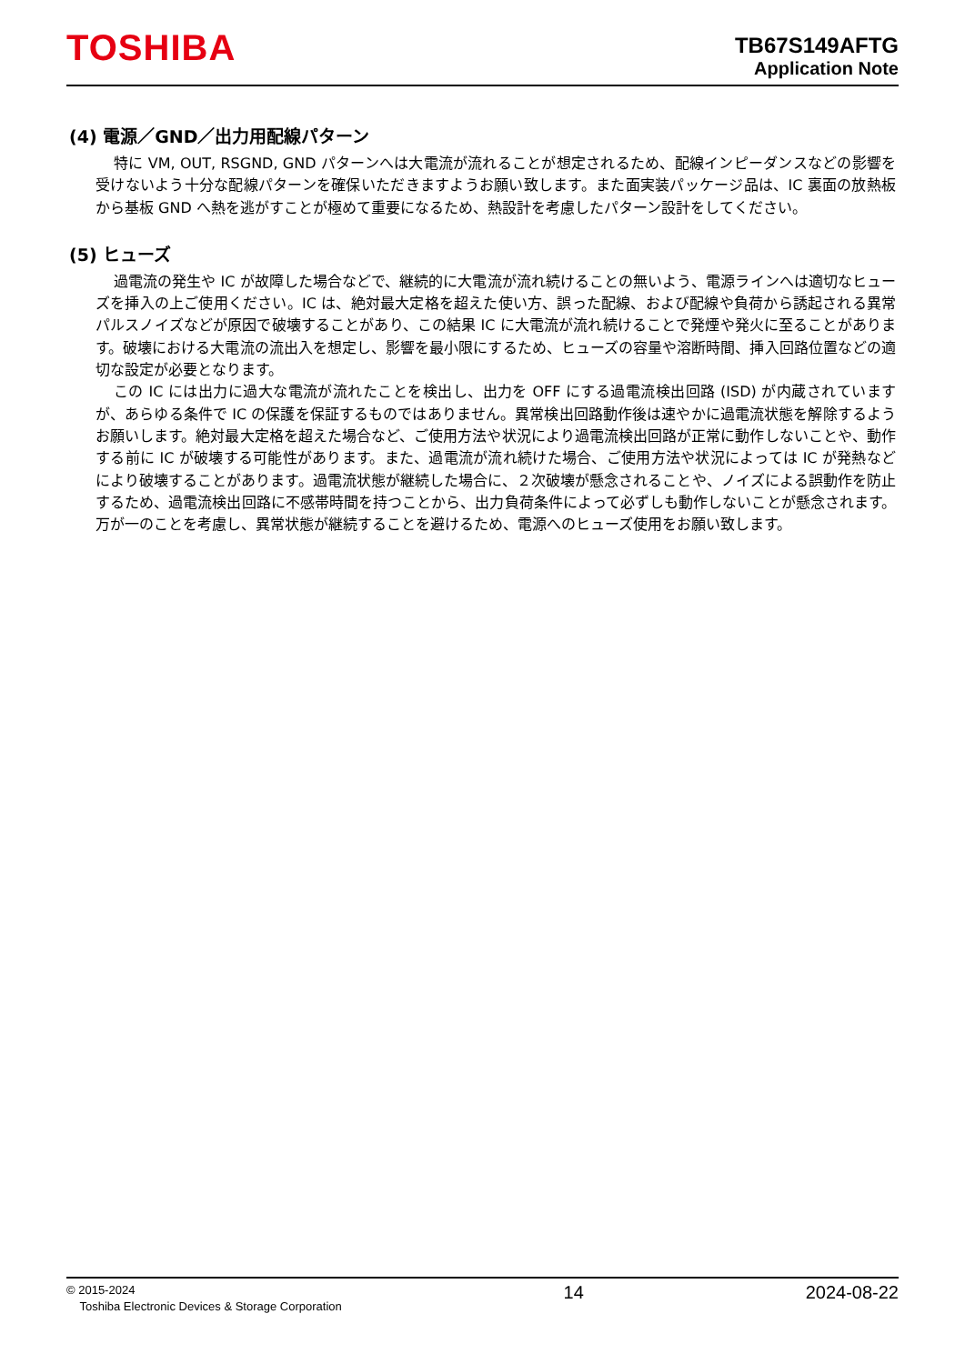TOSHIBA
TB67S149AFTG
Application Note
(4) 電源／GND／出力用配線パターン
特に VM, OUT, RSGND, GND パターンへは大電流が流れることが想定されるため、配線インピーダンスなどの影響を受けないよう十分な配線パターンを確保いただきますようお願い致します。また面実装パッケージ品は、IC 裏面の放熱板から基板 GND へ熱を逃がすことが極めて重要になるため、熱設計を考慮したパターン設計をしてください。
(5) ヒューズ
過電流の発生や IC が故障した場合などで、継続的に大電流が流れ続けることの無いよう、電源ラインへは適切なヒューズを挿入の上ご使用ください。IC は、絶対最大定格を超えた使い方、誤った配線、および配線や負荷から誘起される異常パルスノイズなどが原因で破壊することがあり、この結果 IC に大電流が流れ続けることで発煙や発火に至ることがあります。破壊における大電流の流出入を想定し、影響を最小限にするため、ヒューズの容量や溶断時間、挿入回路位置などの適切な設定が必要となります。
この IC には出力に過大な電流が流れたことを検出し、出力を OFF にする過電流検出回路 (ISD) が内蔵されていますが、あらゆる条件で IC の保護を保証するものではありません。異常検出回路動作後は速やかに過電流状態を解除するようお願いします。絶対最大定格を超えた場合など、ご使用方法や状況により過電流検出回路が正常に動作しないことや、動作する前に IC が破壊する可能性があります。また、過電流が流れ続けた場合、ご使用方法や状況によっては IC が発熱などにより破壊することがあります。過電流状態が継続した場合に、２次破壊が懸念されることや、ノイズによる誤動作を防止するため、過電流検出回路に不感帯時間を持つことから、出力負荷条件によって必ずしも動作しないことが懸念されます。万が一のことを考慮し、異常状態が継続することを避けるため、電源へのヒューズ使用をお願い致します。
© 2015-2024
Toshiba Electronic Devices & Storage Corporation
14 2024-08-22